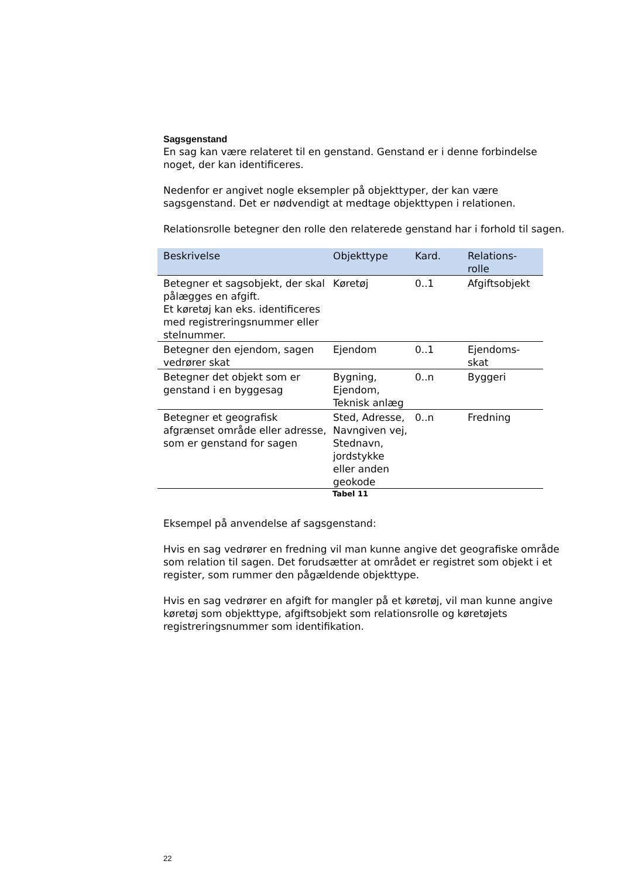Sagsgenstand
En sag kan være relateret til en genstand. Genstand er i denne forbindelse noget, der kan identificeres.
Nedenfor er angivet nogle eksempler på objekttyper, der kan være sagsgenstand. Det er nødvendigt at medtage objekttypen i relationen.
Relationsrolle betegner den rolle den relaterede genstand har i forhold til sagen.
| Beskrivelse | Objekttype | Kard. | Relations- rolle |
| --- | --- | --- | --- |
| Betegner et sagsobjekt, der skal pålægges en afgift. Et køretøj kan eks. identificeres med registreringsnummer eller stelnummer. | Køretøj | 0..1 | Afgiftsobjekt |
| Betegner den ejendom, sagen vedrører skat | Ejendom | 0..1 | Ejendoms- skat |
| Betegner det objekt som er genstand i en byggesag | Bygning, Ejendom, Teknisk anlæg | 0..n | Byggeri |
| Betegner et geografisk afgrænset område eller adresse, som er genstand for sagen | Sted, Adresse, Navngiven vej, Stednavn, jordstykke eller anden geokode | 0..n | Fredning |
Tabel 11
Eksempel på anvendelse af sagsgenstand:
Hvis en sag vedrører en fredning vil man kunne angive det geografiske område som relation til sagen. Det forudsætter at området er registret som objekt i et register, som rummer den pågældende objekttype.
Hvis en sag vedrører en afgift for mangler på et køretøj, vil man kunne angive køretøj som objekttype, afgiftsobjekt som relationsrolle og køretøjets registreringsnummer som identifikation.
22